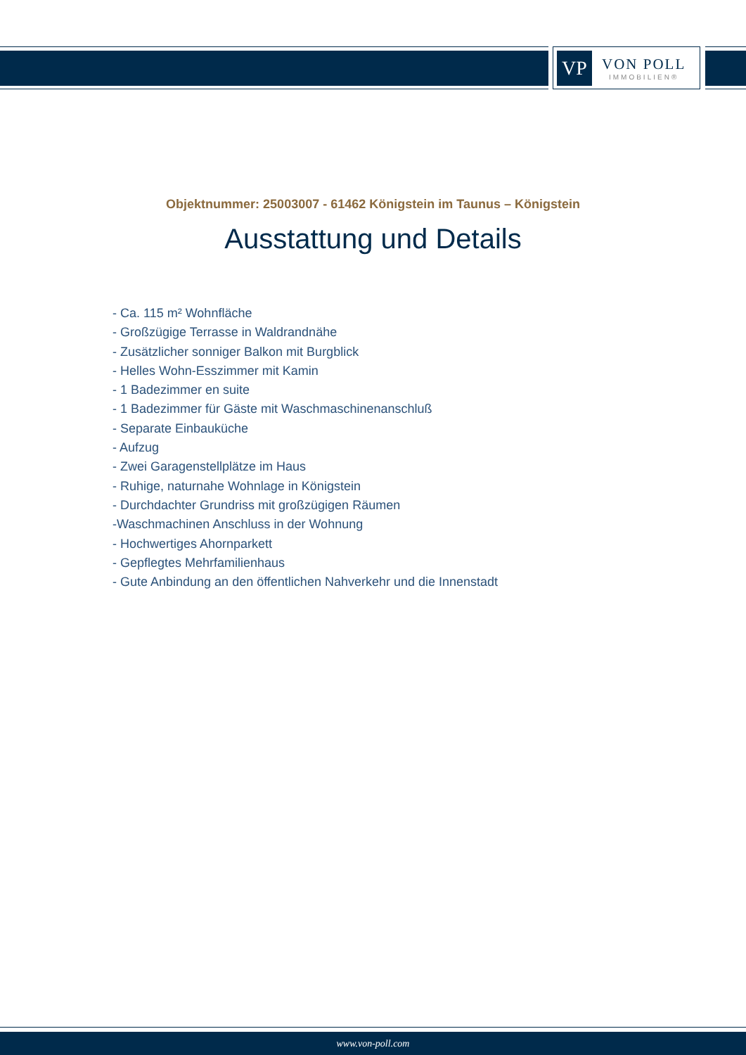VP
VON POLL
IMMOBILIEN®
Objektnummer: 25003007 - 61462 Königstein im Taunus – Königstein
Ausstattung und Details
- Ca. 115 m² Wohnfläche
- Großzügige Terrasse in Waldrandnähe
- Zusätzlicher sonniger Balkon mit Burgblick
- Helles Wohn-Esszimmer mit Kamin
- 1 Badezimmer en suite
- 1 Badezimmer für Gäste mit Waschmaschinenanschluß
- Separate Einbauküche
- Aufzug
- Zwei Garagenstellplätze im Haus
- Ruhige, naturnahe Wohnlage in Königstein
- Durchdachter Grundriss mit großzügigen Räumen
-Waschmachinen Anschluss in der Wohnung
- Hochwertiges Ahornparkett
- Gepflegtes Mehrfamilienhaus
- Gute Anbindung an den öffentlichen Nahverkehr und die Innenstadt
www.von-poll.com